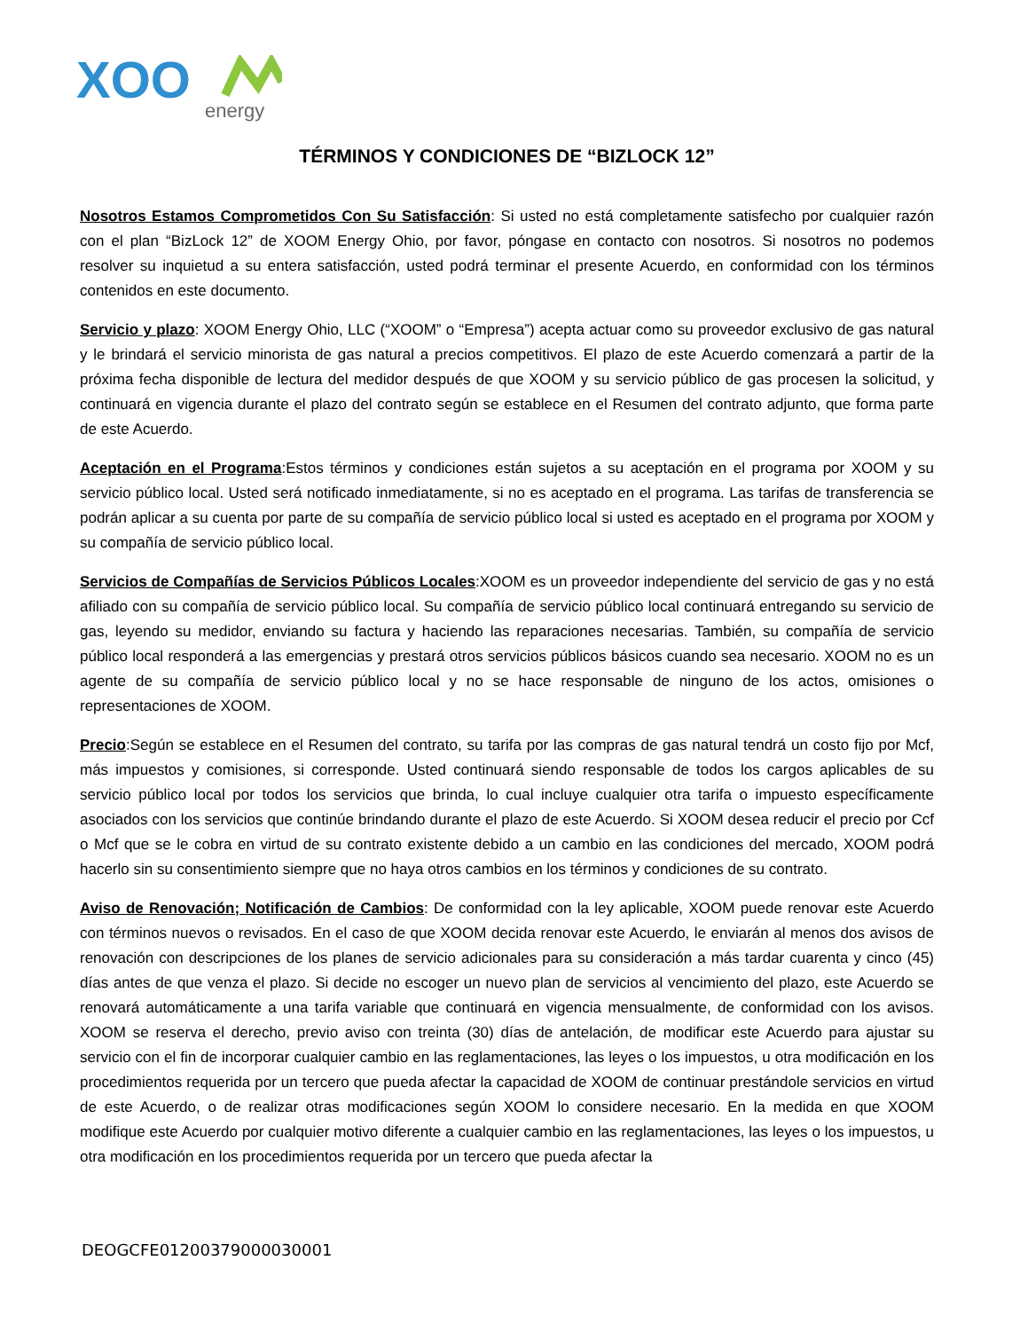XOO
energy
TÉRMINOS Y CONDICIONES DE “BIZLOCK 12”
Nosotros Estamos Comprometidos Con Su Satisfacción: Si usted no está completamente satisfecho por cualquier razón con el plan “BizLock 12” de XOOM Energy Ohio, por favor, póngase en contacto con nosotros. Si nosotros no podemos resolver su inquietud a su entera satisfacción, usted podrá terminar el presente Acuerdo, en conformidad con los términos contenidos en este documento.
Servicio y plazo: XOOM Energy Ohio, LLC (“XOOM” o “Empresa”) acepta actuar como su proveedor exclusivo de gas natural y le brindará el servicio minorista de gas natural a precios competitivos. El plazo de este Acuerdo comenzará a partir de la próxima fecha disponible de lectura del medidor después de que XOOM y su servicio público de gas procesen la solicitud, y continuará en vigencia durante el plazo del contrato según se establece en el Resumen del contrato adjunto, que forma parte de este Acuerdo.
Aceptación en el Programa:Estos términos y condiciones están sujetos a su aceptación en el programa por XOOM y su servicio público local. Usted será notificado inmediatamente, si no es aceptado en el programa. Las tarifas de transferencia se podrán aplicar a su cuenta por parte de su compañía de servicio público local si usted es aceptado en el programa por XOOM y su compañía de servicio público local.
Servicios de Compañías de Servicios Públicos Locales:XOOM es un proveedor independiente del servicio de gas y no está afiliado con su compañía de servicio público local. Su compañía de servicio público local continuará entregando su servicio de gas, leyendo su medidor, enviando su factura y haciendo las reparaciones necesarias. También, su compañía de servicio público local responderá a las emergencias y prestará otros servicios públicos básicos cuando sea necesario. XOOM no es un agente de su compañía de servicio público local y no se hace responsable de ninguno de los actos, omisiones o representaciones de XOOM.
Precio:Según se establece en el Resumen del contrato, su tarifa por las compras de gas natural tendrá un costo fijo por Mcf, más impuestos y comisiones, si corresponde. Usted continuará siendo responsable de todos los cargos aplicables de su servicio público local por todos los servicios que brinda, lo cual incluye cualquier otra tarifa o impuesto específicamente asociados con los servicios que continúe brindando durante el plazo de este Acuerdo. Si XOOM desea reducir el precio por Ccf o Mcf que se le cobra en virtud de su contrato existente debido a un cambio en las condiciones del mercado, XOOM podrá hacerlo sin su consentimiento siempre que no haya otros cambios en los términos y condiciones de su contrato.
Aviso de Renovación; Notificación de Cambios: De conformidad con la ley aplicable, XOOM puede renovar este Acuerdo con términos nuevos o revisados. En el caso de que XOOM decida renovar este Acuerdo, le enviarán al menos dos avisos de renovación con descripciones de los planes de servicio adicionales para su consideración a más tardar cuarenta y cinco (45) días antes de que venza el plazo. Si decide no escoger un nuevo plan de servicios al vencimiento del plazo, este Acuerdo se renovará automáticamente a una tarifa variable que continuará en vigencia mensualmente, de conformidad con los avisos. XOOM se reserva el derecho, previo aviso con treinta (30) días de antelación, de modificar este Acuerdo para ajustar su servicio con el fin de incorporar cualquier cambio en las reglamentaciones, las leyes o los impuestos, u otra modificación en los procedimientos requerida por un tercero que pueda afectar la capacidad de XOOM de continuar prestándole servicios en virtud de este Acuerdo, o de realizar otras modificaciones según XOOM lo considere necesario. En la medida en que XOOM modifique este Acuerdo por cualquier motivo diferente a cualquier cambio en las reglamentaciones, las leyes o los impuestos, u otra modificación en los procedimientos requerida por un tercero que pueda afectar la
DEOGCFE01200379000030001